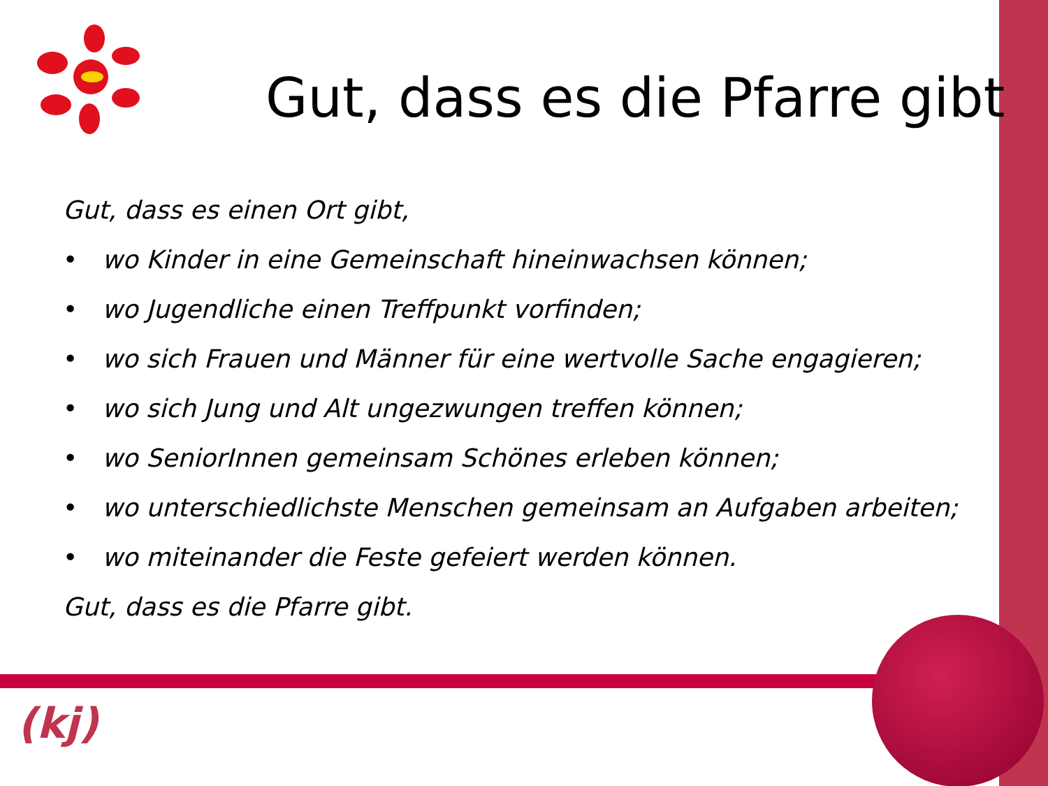Gut, dass es die Pfarre gibt
Gut, dass es einen Ort gibt,
• wo Kinder in eine Gemeinschaft hineinwachsen können;
• wo Jugendliche einen Treffpunkt vorfinden;
• wo sich Frauen und Männer für eine wertvolle Sache engagieren;
• wo sich Jung und Alt ungezwungen treffen können;
• wo SeniorInnen gemeinsam Schönes erleben können;
• wo unterschiedlichste Menschen gemeinsam an Aufgaben arbeiten;
• wo miteinander die Feste gefeiert werden können.
Gut, dass es die Pfarre gibt.
(kj)